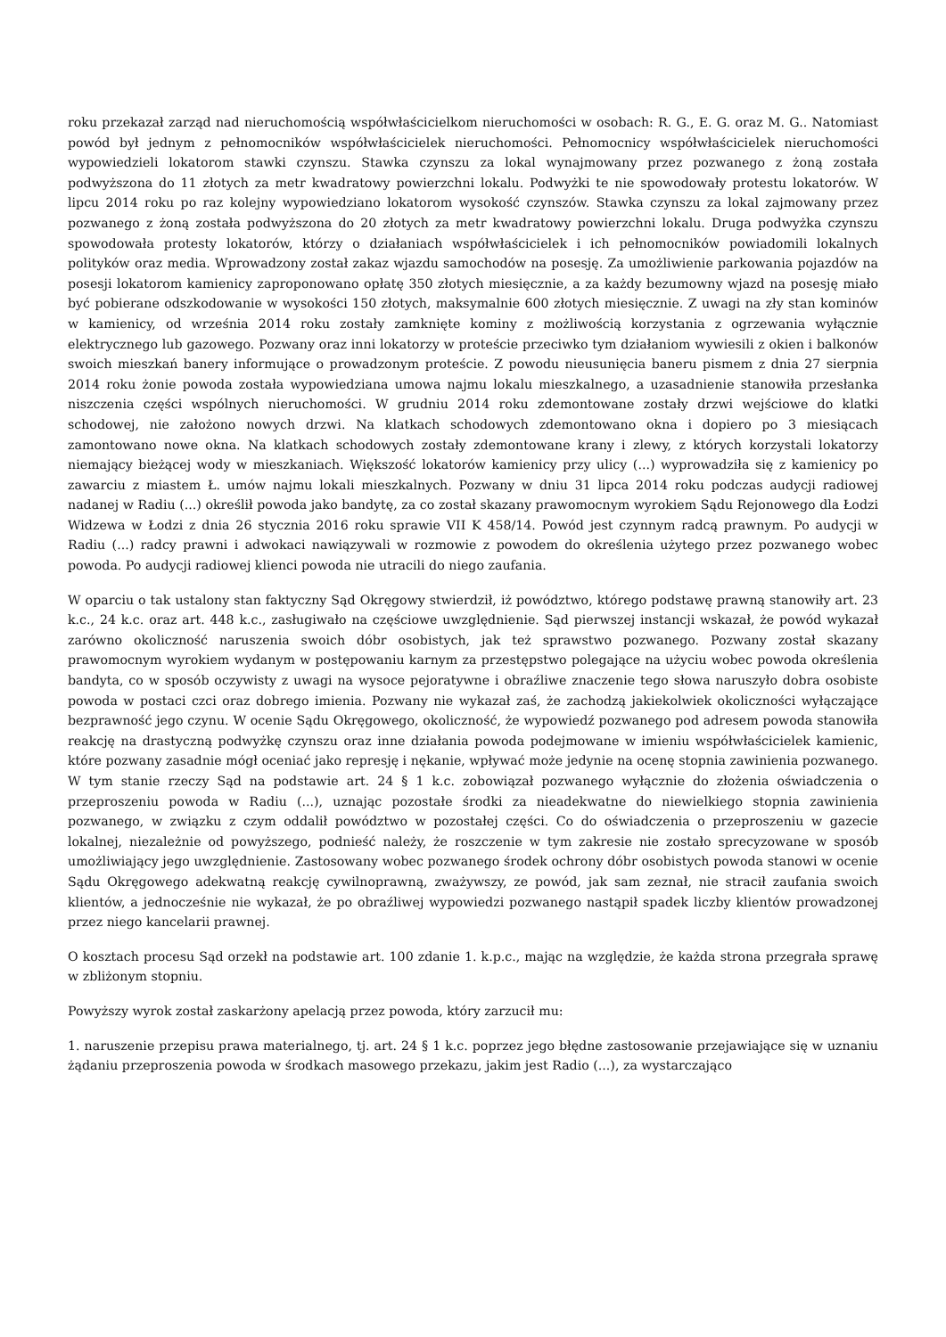roku przekazał zarząd nad nieruchomością współwłaścicielkom nieruchomości w osobach: R. G., E. G. oraz M. G.. Natomiast powód był jednym z pełnomocników współwłaścicielek nieruchomości. Pełnomocnicy współwłaścicielek nieruchomości wypowiedzieli lokatorom stawki czynszu. Stawka czynszu za lokal wynajmowany przez pozwanego z żoną została podwyższona do 11 złotych za metr kwadratowy powierzchni lokalu. Podwyżki te nie spowodowały protestu lokatorów. W lipcu 2014 roku po raz kolejny wypowiedziano lokatorom wysokość czynszów. Stawka czynszu za lokal zajmowany przez pozwanego z żoną została podwyższona do 20 złotych za metr kwadratowy powierzchni lokalu. Druga podwyżka czynszu spowodowała protesty lokatorów, którzy o działaniach współwłaścicielek i ich pełnomocników powiadomili lokalnych polityków oraz media. Wprowadzony został zakaz wjazdu samochodów na posesję. Za umożliwienie parkowania pojazdów na posesji lokatorom kamienicy zaproponowano opłatę 350 złotych miesięcznie, a za każdy bezumowny wjazd na posesję miało być pobierane odszkodowanie w wysokości 150 złotych, maksymalnie 600 złotych miesięcznie. Z uwagi na zły stan kominów w kamienicy, od września 2014 roku zostały zamknięte kominy z możliwością korzystania z ogrzewania wyłącznie elektrycznego lub gazowego. Pozwany oraz inni lokatorzy w proteście przeciwko tym działaniom wywiesili z okien i balkonów swoich mieszkań banery informujące o prowadzonym proteście. Z powodu nieusunięcia baneru pismem z dnia 27 sierpnia 2014 roku żonie powoda została wypowiedziana umowa najmu lokalu mieszkalnego, a uzasadnienie stanowiła przesłanka niszczenia części wspólnych nieruchomości. W grudniu 2014 roku zdemontowane zostały drzwi wejściowe do klatki schodowej, nie założono nowych drzwi. Na klatkach schodowych zdemontowano okna i dopiero po 3 miesiącach zamontowano nowe okna. Na klatkach schodowych zostały zdemontowane krany i zlewy, z których korzystali lokatorzy niemający bieżącej wody w mieszkaniach. Większość lokatorów kamienicy przy ulicy (...) wyprowadziła się z kamienicy po zawarciu z miastem Ł. umów najmu lokali mieszkalnych. Pozwany w dniu 31 lipca 2014 roku podczas audycji radiowej nadanej w Radiu (...) określił powoda jako bandytę, za co został skazany prawomocnym wyrokiem Sądu Rejonowego dla Łodzi Widzewa w Łodzi z dnia 26 stycznia 2016 roku sprawie VII K 458/14. Powód jest czynnym radcą prawnym. Po audycji w Radiu (...) radcy prawni i adwokaci nawiązywali w rozmowie z powodem do określenia użytego przez pozwanego wobec powoda. Po audycji radiowej klienci powoda nie utracili do niego zaufania.
W oparciu o tak ustalony stan faktyczny Sąd Okręgowy stwierdził, iż powództwo, którego podstawę prawną stanowiły art. 23 k.c., 24 k.c. oraz art. 448 k.c., zasługiwało na częściowe uwzględnienie. Sąd pierwszej instancji wskazał, że powód wykazał zarówno okoliczność naruszenia swoich dóbr osobistych, jak też sprawstwo pozwanego. Pozwany został skazany prawomocnym wyrokiem wydanym w postępowaniu karnym za przestępstwo polegające na użyciu wobec powoda określenia bandyta, co w sposób oczywisty z uwagi na wysoce pejoratywne i obraźliwe znaczenie tego słowa naruszyło dobra osobiste powoda w postaci czci oraz dobrego imienia. Pozwany nie wykazał zaś, że zachodzą jakiekolwiek okoliczności wyłączające bezprawność jego czynu. W ocenie Sądu Okręgowego, okoliczność, że wypowiedź pozwanego pod adresem powoda stanowiła reakcję na drastyczną podwyżkę czynszu oraz inne działania powoda podejmowane w imieniu współwłaścicielek kamienic, które pozwany zasadnie mógł oceniać jako represję i nękanie, wpływać może jedynie na ocenę stopnia zawinienia pozwanego. W tym stanie rzeczy Sąd na podstawie art. 24 § 1 k.c. zobowiązał pozwanego wyłącznie do złożenia oświadczenia o przeproszeniu powoda w Radiu (...), uznając pozostałe środki za nieadekwatne do niewielkiego stopnia zawinienia pozwanego, w związku z czym oddalił powództwo w pozostałej części. Co do oświadczenia o przeproszeniu w gazecie lokalnej, niezależnie od powyższego, podnieść należy, że roszczenie w tym zakresie nie zostało sprecyzowane w sposób umożliwiający jego uwzględnienie. Zastosowany wobec pozwanego środek ochrony dóbr osobistych powoda stanowi w ocenie Sądu Okręgowego adekwatną reakcję cywilnoprawną, zważywszy, ze powód, jak sam zeznał, nie stracił zaufania swoich klientów, a jednocześnie nie wykazał, że po obraźliwej wypowiedzi pozwanego nastąpił spadek liczby klientów prowadzonej przez niego kancelarii prawnej.
O kosztach procesu Sąd orzekł na podstawie art. 100 zdanie 1. k.p.c., mając na względzie, że każda strona przegrała sprawę w zbliżonym stopniu.
Powyższy wyrok został zaskarżony apelacją przez powoda, który zarzucił mu:
1. naruszenie przepisu prawa materialnego, tj. art. 24 § 1 k.c. poprzez jego błędne zastosowanie przejawiające się w uznaniu żądaniu przeproszenia powoda w środkach masowego przekazu, jakim jest Radio (...), za wystarczająco